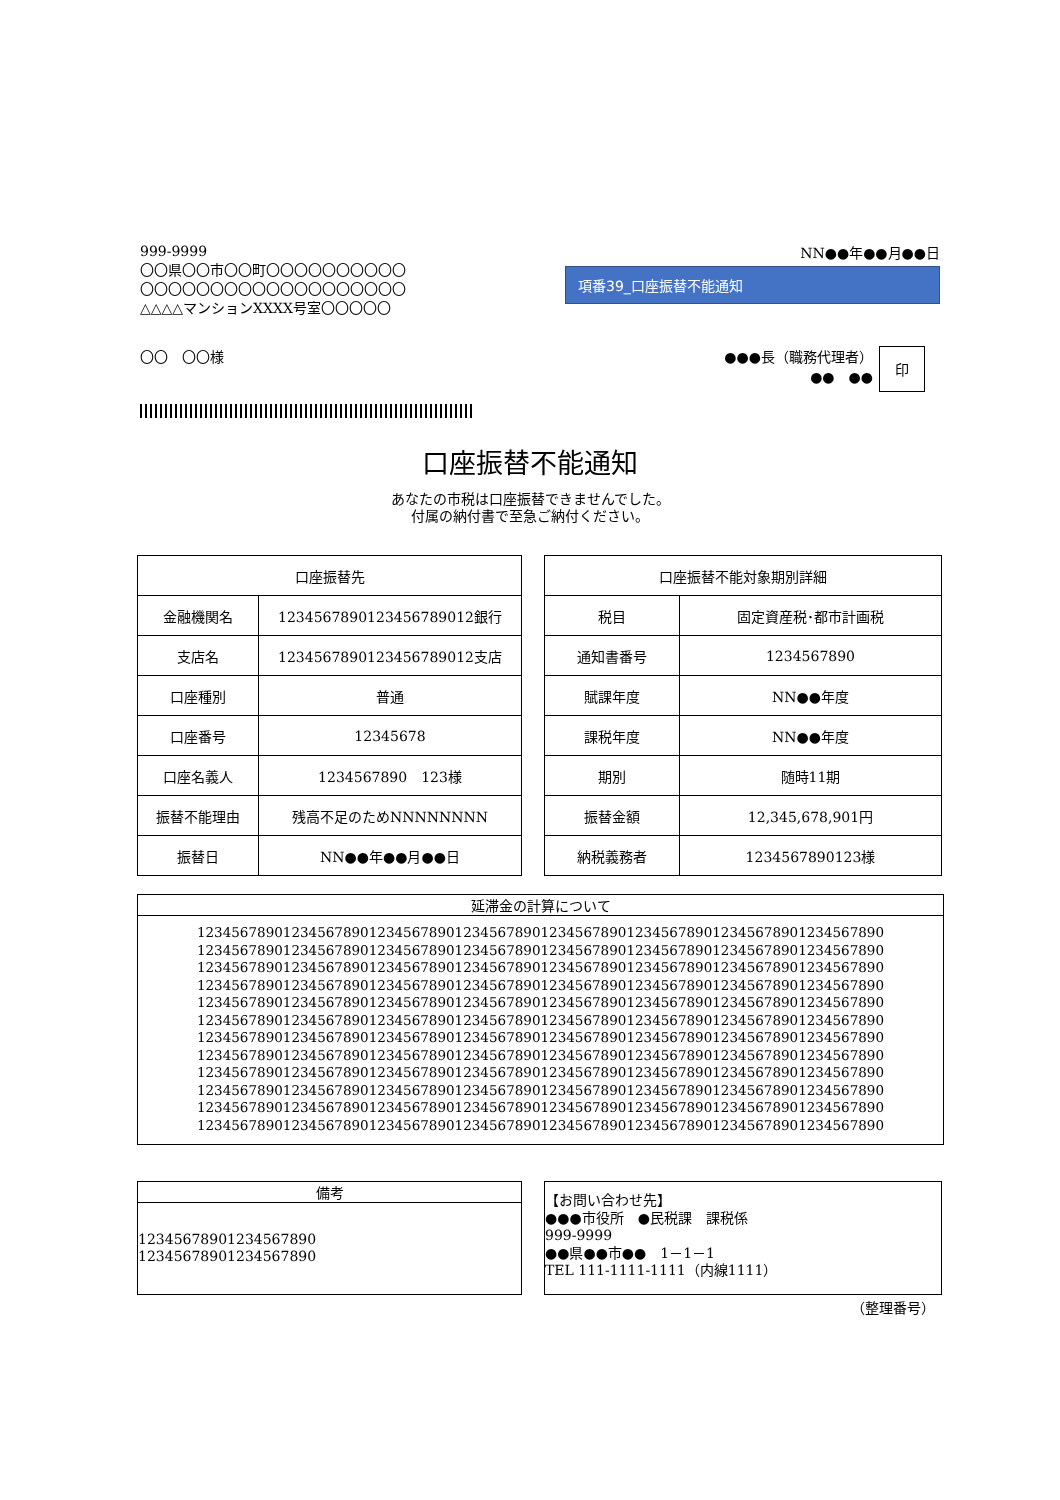999-9999
〇〇県〇〇市〇〇町〇〇〇〇〇〇〇〇〇〇
〇〇〇〇〇〇〇〇〇〇〇〇〇〇〇〇〇〇〇
△△△△マンションXXXX号室〇〇〇〇〇
NN●●年●●月●●日
項番39_口座振替不能通知
〇〇　〇〇様 ●●●長（職務代理者）
●●　●●
印
口座振替不能通知
あなたの市税は口座振替できませんでした。
付属の納付書で至急ご納付ください。
| 口座振替先 | |
| --- | --- |
| 金融機関名 | 1234567890123456789012銀行 |
| 支店名 | 1234567890123456789012支店 |
| 口座種別 | 普通 |
| 口座番号 | 12345678 |
| 口座名義人 | 1234567890 123様 |
| 振替不能理由 | 残高不足のためNNNNNNNN |
| 振替日 | NN●●年●●月●●日 |
| 口座振替不能対象期別詳細 | |
| --- | --- |
| 税目 | 固定資産税･都市計画税 |
| 通知書番号 | 1234567890 |
| 賦課年度 | NN●●年度 |
| 課税年度 | NN●●年度 |
| 期別 | 随時11期 |
| 振替金額 | 12,345,678,901円 |
| 納税義務者 | 1234567890123様 |
延滞金の計算について
12345678901234567890123456789012345678901234567890123456789012345678901234567890
12345678901234567890123456789012345678901234567890123456789012345678901234567890
12345678901234567890123456789012345678901234567890123456789012345678901234567890
12345678901234567890123456789012345678901234567890123456789012345678901234567890
12345678901234567890123456789012345678901234567890123456789012345678901234567890
12345678901234567890123456789012345678901234567890123456789012345678901234567890
12345678901234567890123456789012345678901234567890123456789012345678901234567890
12345678901234567890123456789012345678901234567890123456789012345678901234567890
12345678901234567890123456789012345678901234567890123456789012345678901234567890
12345678901234567890123456789012345678901234567890123456789012345678901234567890
12345678901234567890123456789012345678901234567890123456789012345678901234567890
12345678901234567890123456789012345678901234567890123456789012345678901234567890
備考
12345678901234567890
12345678901234567890
【お問い合わせ先】
●●●市役所　●民税課　課税係
999-9999
●●県●●市●●　1－1－1
TEL 111-1111-1111（内線1111）
（整理番号）